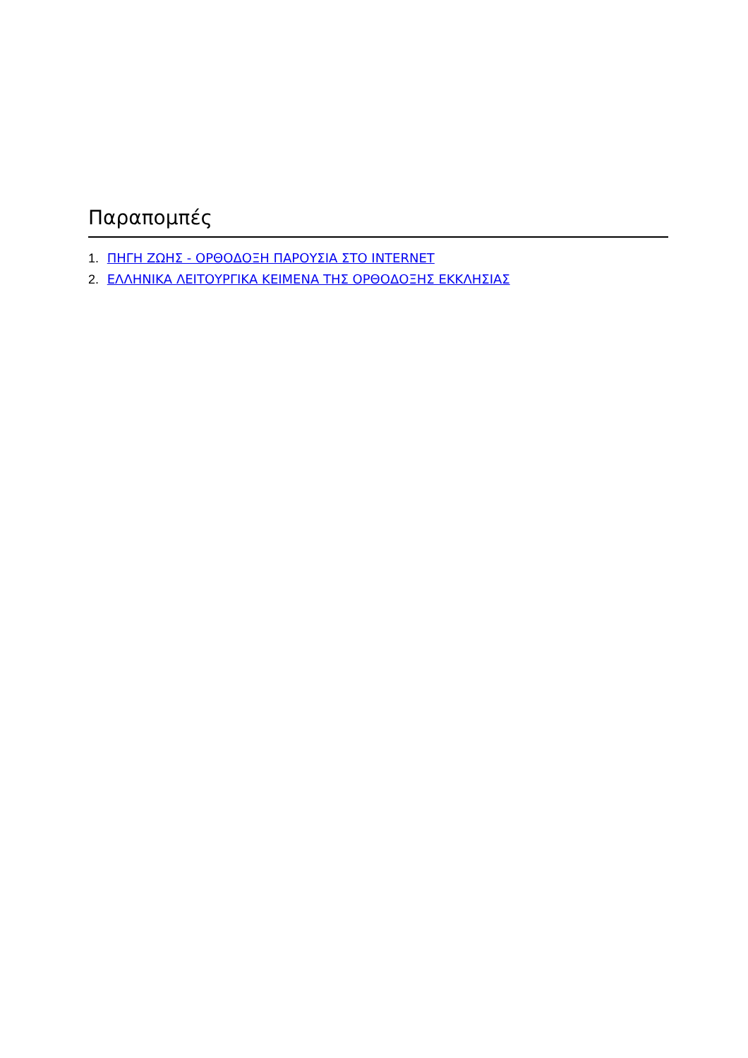Παραπομπές
1. ΠΗΓΗ ΖΩΗΣ - ΟΡΘΟΔΟΞΗ ΠΑΡΟΥΣΙΑ ΣΤΟ INTERNET
2. ΕΛΛΗΝΙΚΑ ΛΕΙΤΟΥΡΓΙΚΑ ΚΕΙΜΕΝΑ ΤΗΣ ΟΡΘΟΔΟΞΗΣ ΕΚΚΛΗΣΙΑΣ